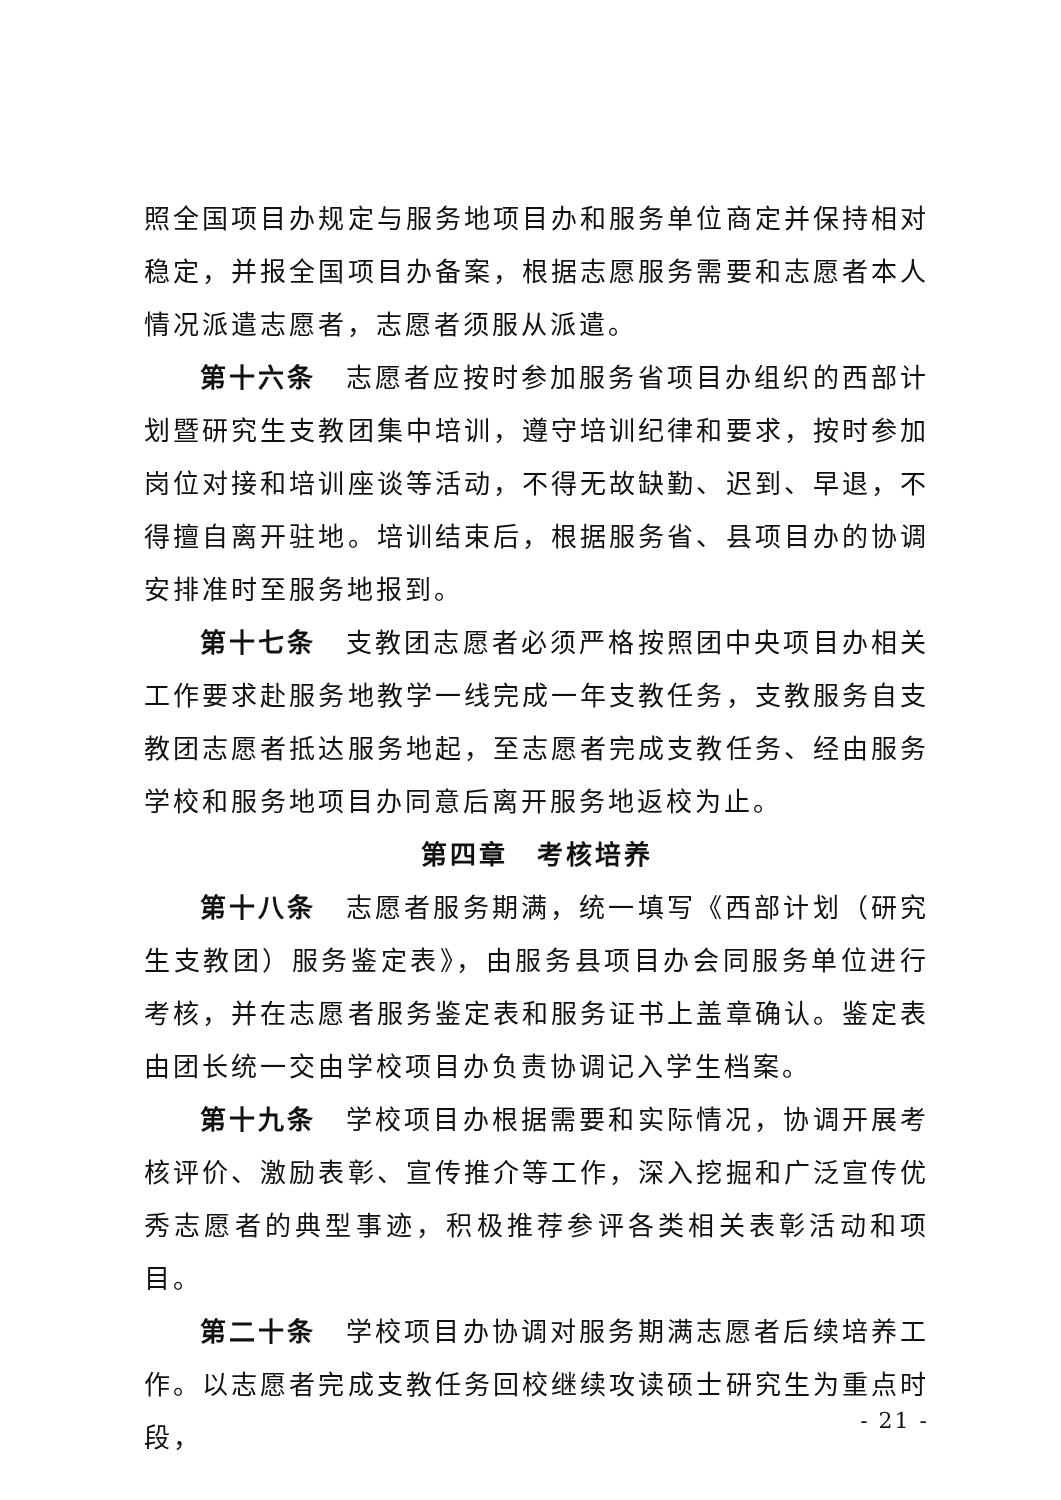照全国项目办规定与服务地项目办和服务单位商定并保持相对稳定，并报全国项目办备案，根据志愿服务需要和志愿者本人情况派遣志愿者，志愿者须服从派遣。
第十六条　志愿者应按时参加服务省项目办组织的西部计划暨研究生支教团集中培训，遵守培训纪律和要求，按时参加岗位对接和培训座谈等活动，不得无故缺勤、迟到、早退，不得擅自离开驻地。培训结束后，根据服务省、县项目办的协调安排准时至服务地报到。
第十七条　支教团志愿者必须严格按照团中央项目办相关工作要求赴服务地教学一线完成一年支教任务，支教服务自支教团志愿者抵达服务地起，至志愿者完成支教任务、经由服务学校和服务地项目办同意后离开服务地返校为止。
第四章　考核培养
第十八条　志愿者服务期满，统一填写《西部计划（研究生支教团）服务鉴定表》，由服务县项目办会同服务单位进行考核，并在志愿者服务鉴定表和服务证书上盖章确认。鉴定表由团长统一交由学校项目办负责协调记入学生档案。
第十九条　学校项目办根据需要和实际情况，协调开展考核评价、激励表彰、宣传推介等工作，深入挖掘和广泛宣传优秀志愿者的典型事迹，积极推荐参评各类相关表彰活动和项目。
第二十条　学校项目办协调对服务期满志愿者后续培养工作。以志愿者完成支教任务回校继续攻读硕士研究生为重点时段，
- 21 -